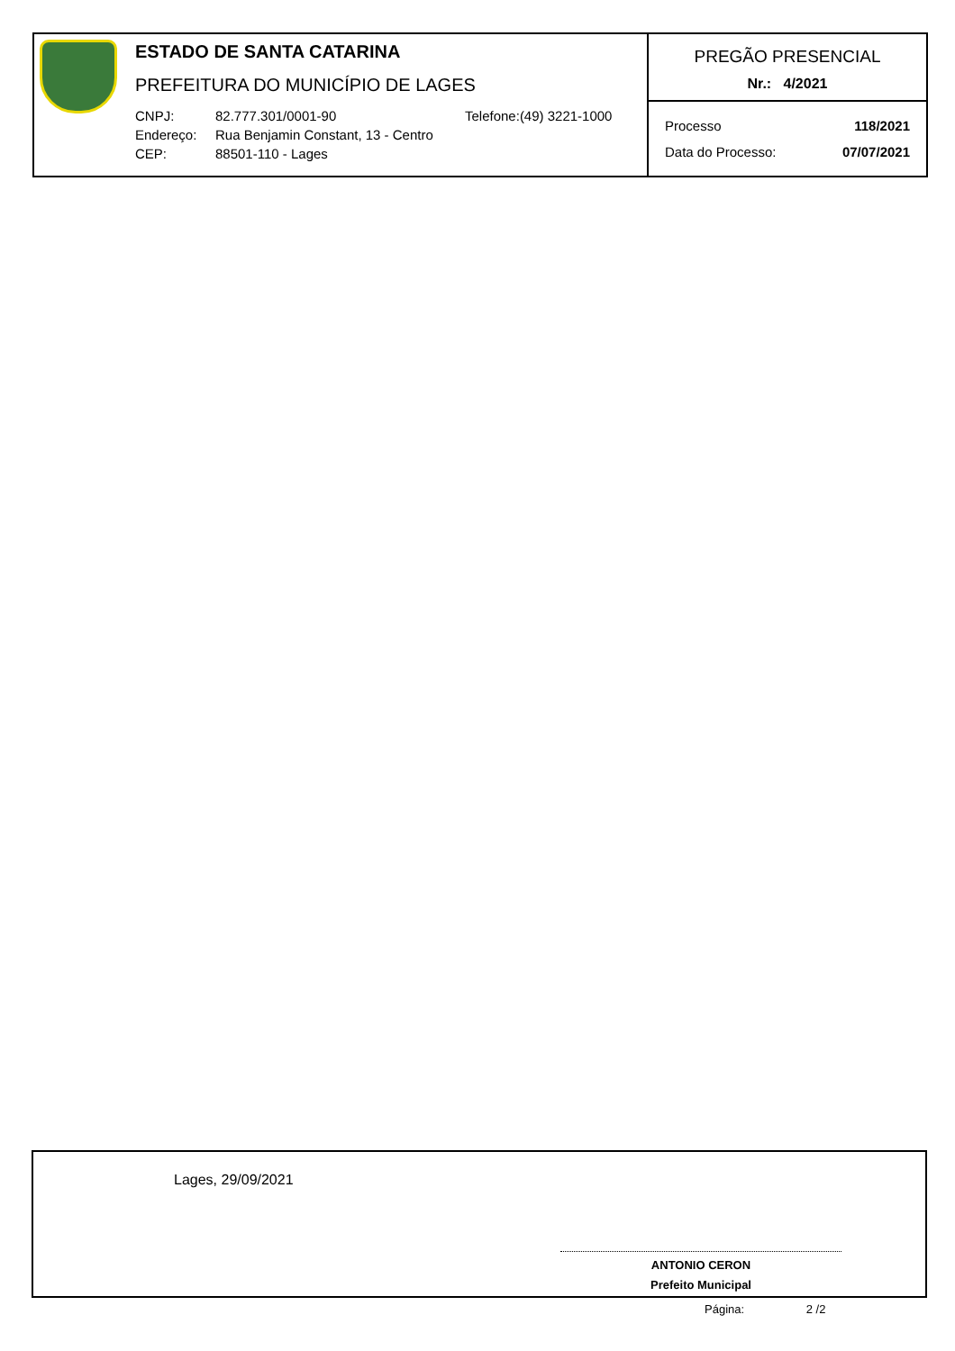ESTADO DE SANTA CATARINA
PREFEITURA DO MUNICÍPIO DE LAGES
CNPJ: 82.777.301/0001-90 Telefone:(49) 3221-1000
Endereço: Rua Benjamin Constant, 13 - Centro
CEP: 88501-110 - Lages
PREGÃO PRESENCIAL
Nr.: 4/2021
Processo 118/2021
Data do Processo: 07/07/2021
Lages, 29/09/2021
ANTONIO CERON
Prefeito Municipal
Página: 2 /2